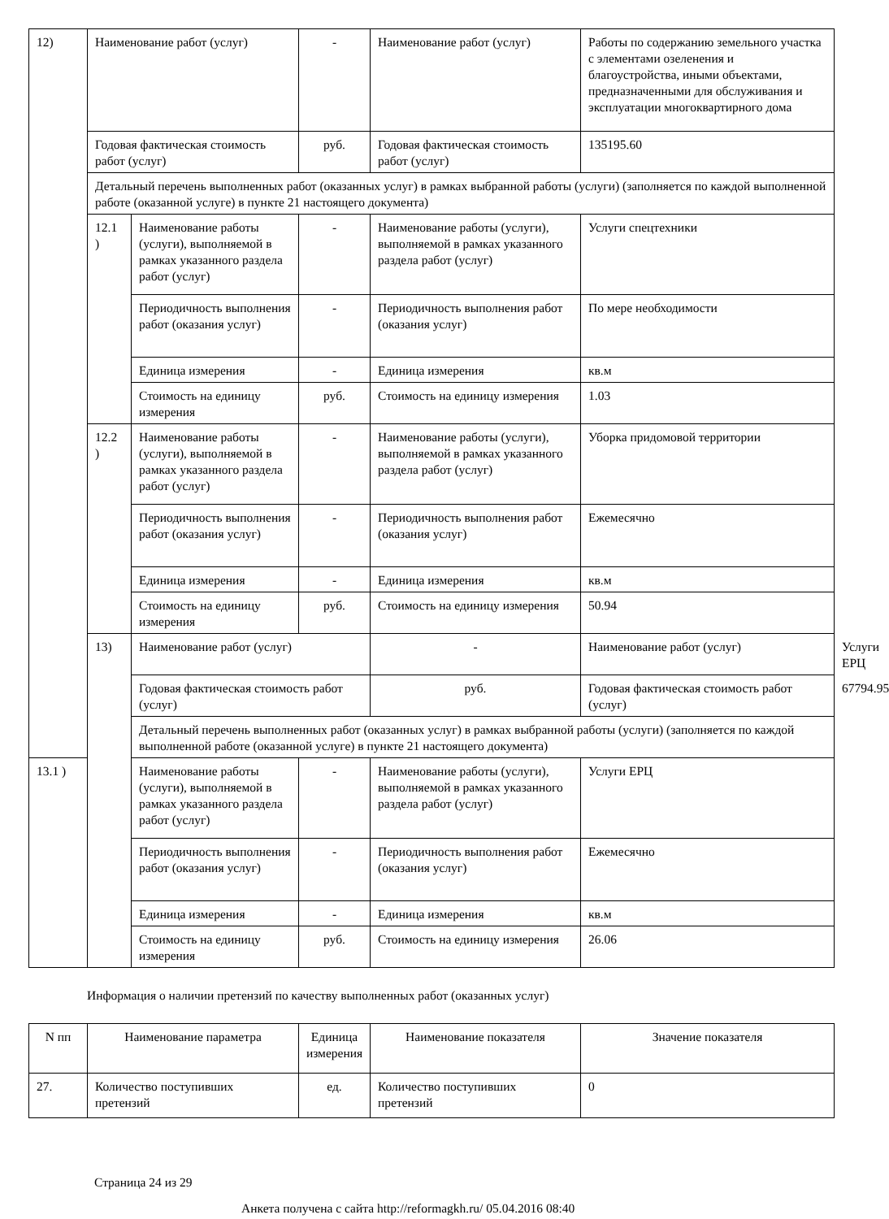| 12) | Наименование работ (услуг) | | - | Наименование работ (услуг) | Работы по содержанию земельного участка с элементами озеленения и благоустройства, иными объектами, предназначенными для обслуживания и эксплуатации многоквартирного дома | |
| | Годовая фактическая стоимость работ (услуг) | | руб. | Годовая фактическая стоимость работ (услуг) | 135195.60 | |
| | Детальный перечень выполненных работ (оказанных услуг) в рамках выбранной работы (услуги) (заполняется по каждой выполненной работе (оказанной услуге) в пункте 21 настоящего документа) | | | | | |
| | 12.1 ) | Наименование работы (услуги), выполняемой в рамках указанного раздела работ (услуг) | - | Наименование работы (услуги), выполняемой в рамках указанного раздела работ (услуг) | Услуги спецтехники | |
| | | Периодичность выполнения работ (оказания услуг) | - | Периодичность выполнения работ (оказания услуг) | По мере необходимости | |
| | | Единица измерения | - | Единица измерения | кв.м | |
| | | Стоимость на единицу измерения | руб. | Стоимость на единицу измерения | 1.03 | |
| | 12.2 ) | Наименование работы (услуги), выполняемой в рамках указанного раздела работ (услуг) | - | Наименование работы (услуги), выполняемой в рамках указанного раздела работ (услуг) | Уборка придомовой территории | |
| | | Периодичность выполнения работ (оказания услуг) | - | Периодичность выполнения работ (оказания услуг) | Ежемесячно | |
| | | Единица измерения | - | Единица измерения | кв.м | |
| | | Стоимость на единицу измерения | руб. | Стоимость на единицу измерения | 50.94 | |
| | 13) | Наименование работ (услуг) | | - | Наименование работ (услуг) | Услуги ЕРЦ |
| | | Годовая фактическая стоимость работ (услуг) | | руб. | Годовая фактическая стоимость работ (услуг) | 67794.95 |
| | | Детальный перечень выполненных работ (оказанных услуг) в рамках выбранной работы (услуги) (заполняется по каждой выполненной работе (оказанной услуге) в пункте 21 настоящего документа) | | | | |
| 13.1 ) | | Наименование работы (услуги), выполняемой в рамках указанного раздела работ (услуг) | - | Наименование работы (услуги), выполняемой в рамках указанного раздела работ (услуг) | Услуги ЕРЦ | |
| | | Периодичность выполнения работ (оказания услуг) | - | Периодичность выполнения работ (оказания услуг) | Ежемесячно | |
| | | Единица измерения | - | Единица измерения | кв.м | |
| | | Стоимость на единицу измерения | руб. | Стоимость на единицу измерения | 26.06 | |
Информация о наличии претензий по качеству выполненных работ (оказанных услуг)
| N пп | Наименование параметра | Единица измерения | Наименование показателя | Значение показателя |
| --- | --- | --- | --- | --- |
| 27. | Количество поступивших претензий | ед. | Количество поступивших претензий | 0 |
Страница 24 из 29
Анкета получена с сайта http://reformagkh.ru/ 05.04.2016 08:40